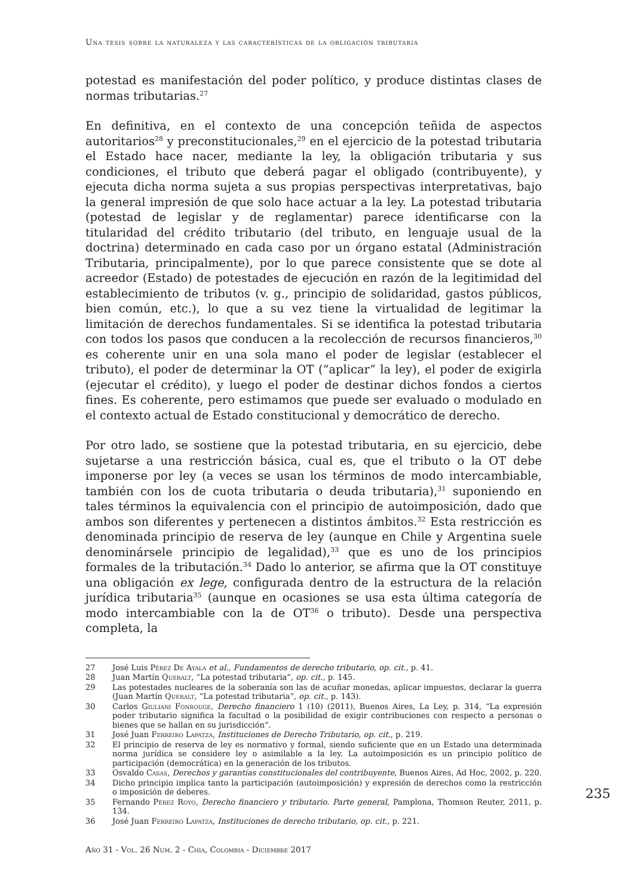Una tesis sobre la naturaleza y las características de la obligación tributaria
potestad es manifestación del poder político, y produce distintas clases de normas tributarias.<sup>27</sup>
En definitiva, en el contexto de una concepción teñida de aspectos autoritarios<sup>28</sup> y preconstitucionales,<sup>29</sup> en el ejercicio de la potestad tributaria el Estado hace nacer, mediante la ley, la obligación tributaria y sus condiciones, el tributo que deberá pagar el obligado (contribuyente), y ejecuta dicha norma sujeta a sus propias perspectivas interpretativas, bajo la general impresión de que solo hace actuar a la ley. La potestad tributaria (potestad de legislar y de reglamentar) parece identificarse con la titularidad del crédito tributario (del tributo, en lenguaje usual de la doctrina) determinado en cada caso por un órgano estatal (Administración Tributaria, principalmente), por lo que parece consistente que se dote al acreedor (Estado) de potestades de ejecución en razón de la legitimidad del establecimiento de tributos (v. g., principio de solidaridad, gastos públicos, bien común, etc.), lo que a su vez tiene la virtualidad de legitimar la limitación de derechos fundamentales. Si se identifica la potestad tributaria con todos los pasos que conducen a la recolección de recursos financieros,<sup>30</sup> es coherente unir en una sola mano el poder de legislar (establecer el tributo), el poder de determinar la OT (“aplicar” la ley), el poder de exigirla (ejecutar el crédito), y luego el poder de destinar dichos fondos a ciertos fines. Es coherente, pero estimamos que puede ser evaluado o modulado en el contexto actual de Estado constitucional y democrático de derecho.
Por otro lado, se sostiene que la potestad tributaria, en su ejercicio, debe sujetarse a una restricción básica, cual es, que el tributo o la OT debe imponerse por ley (a veces se usan los términos de modo intercambiable, también con los de cuota tributaria o deuda tributaria),<sup>31</sup> suponiendo en tales términos la equivalencia con el principio de autoimposición, dado que ambos son diferentes y pertenecen a distintos ámbitos.<sup>32</sup> Esta restricción es denominada principio de reserva de ley (aunque en Chile y Argentina suele denominársele principio de legalidad),<sup>33</sup> que es uno de los principios formales de la tributación.<sup>34</sup> Dado lo anterior, se afirma que la OT constituye una obligación ex lege, configurada dentro de la estructura de la relación jurídica tributaria<sup>35</sup> (aunque en ocasiones se usa esta última categoría de modo intercambiable con la de OT<sup>36</sup> o tributo). Desde una perspectiva completa, la
27 José Luis Pérez De Ayala et al., Fundamentos de derecho tributario, op. cit., p. 41.
28 Juan Martín Queralt, “La potestad tributaria”, op. cit., p. 145.
29 Las potestades nucleares de la soberanía son las de acuñar monedas, aplicar impuestos, declarar la guerra (Juan Martín Queralt, “La potestad tributaria”, op. cit., p. 143).
30 Carlos Giuliani Fonrouge, Derecho financiero 1 (10) (2011), Buenos Aires, La Ley, p. 314, “La expresión poder tributario significa la facultad o la posibilidad de exigir contribuciones con respecto a personas o bienes que se hallan en su jurisdicción”.
31 José Juan Ferreiro Lapatza, Instituciones de Derecho Tributario, op. cit., p. 219.
32 El principio de reserva de ley es normativo y formal, siendo suficiente que en un Estado una determinada norma jurídica se considere ley o asimilable a la ley. La autoimposición es un principio político de participación (democrática) en la generación de los tributos.
33 Osvaldo Casas, Derechos y garantías constitucionales del contribuyente, Buenos Aires, Ad Hoc, 2002, p. 220.
34 Dicho principio implica tanto la participación (autoimposición) y expresión de derechos como la restricción o imposición de deberes.
35 Fernando Pérez Royo, Derecho financiero y tributario. Parte general, Pamplona, Thomson Reuter, 2011, p. 134.
36 José Juan Ferreiro Lapatza, Instituciones de derecho tributario, op. cit., p. 221.
235
Año 31 - Vol. 26 Núm. 2 - Chía, Colombia - Diciembre 2017